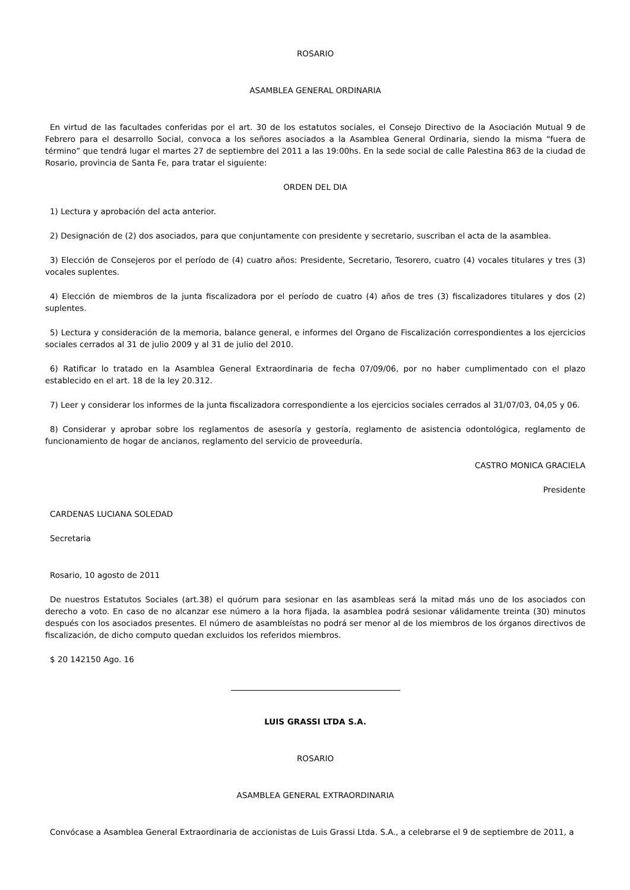ROSARIO
ASAMBLEA GENERAL ORDINARIA
En virtud de las facultades conferidas por el art. 30 de los estatutos sociales, el Consejo Directivo de la Asociación Mutual 9 de Febrero para el desarrollo Social, convoca a los señores asociados a la Asamblea General Ordinaria, siendo la misma “fuera de término” que tendrá lugar el martes 27 de septiembre del 2011 a las 19:00hs. En la sede social de calle Palestina 863 de la ciudad de Rosario, provincia de Santa Fe, para tratar el siguiente:
ORDEN DEL DIA
1) Lectura y aprobación del acta anterior.
2) Designación de (2) dos asociados, para que conjuntamente con presidente y secretario, suscriban el acta de la asamblea.
3) Elección de Consejeros por el período de (4) cuatro años: Presidente, Secretario, Tesorero, cuatro (4) vocales titulares y tres (3) vocales suplentes.
4) Elección de miembros de la junta fiscalizadora por el período de cuatro (4) años de tres (3) fiscalizadores titulares y dos (2) suplentes.
5) Lectura y consideración de la memoria, balance general, e informes del Organo de Fiscalización correspondientes a los ejercicios sociales cerrados al 31 de julio 2009 y al 31 de julio del 2010.
6) Ratificar lo tratado en la Asamblea General Extraordinaria de fecha 07/09/06, por no haber cumplimentado con el plazo establecido en el art. 18 de la ley 20.312.
7) Leer y considerar los informes de la junta fiscalizadora correspondiente a los ejercicios sociales cerrados al 31/07/03, 04,05 y 06.
8) Considerar y aprobar sobre los reglamentos de asesoría y gestoría, reglamento de asistencia odontológica, reglamento de funcionamiento de hogar de ancianos, reglamento del servicio de proveeduría.
CASTRO MONICA GRACIELA
Presidente
CARDENAS LUCIANA SOLEDAD
Secretaria
Rosario, 10 agosto de 2011
De nuestros Estatutos Sociales (art.38) el quórum para sesionar en las asambleas será la mitad más uno de los asociados con derecho a voto. En caso de no alcanzar ese número a la hora fijada, la asamblea podrá sesionar válidamente treinta (30) minutos después con los asociados presentes. El número de asambleístas no podrá ser menor al de los miembros de los órganos directivos de fiscalización, de dicho computo quedan excluidos los referidos miembros.
$ 20 142150 Ago. 16
LUIS GRASSI LTDA S.A.
ROSARIO
ASAMBLEA GENERAL EXTRAORDINARIA
Convócase a Asamblea General Extraordinaria de accionistas de Luis Grassi Ltda. S.A., a celebrarse el 9 de septiembre de 2011, a